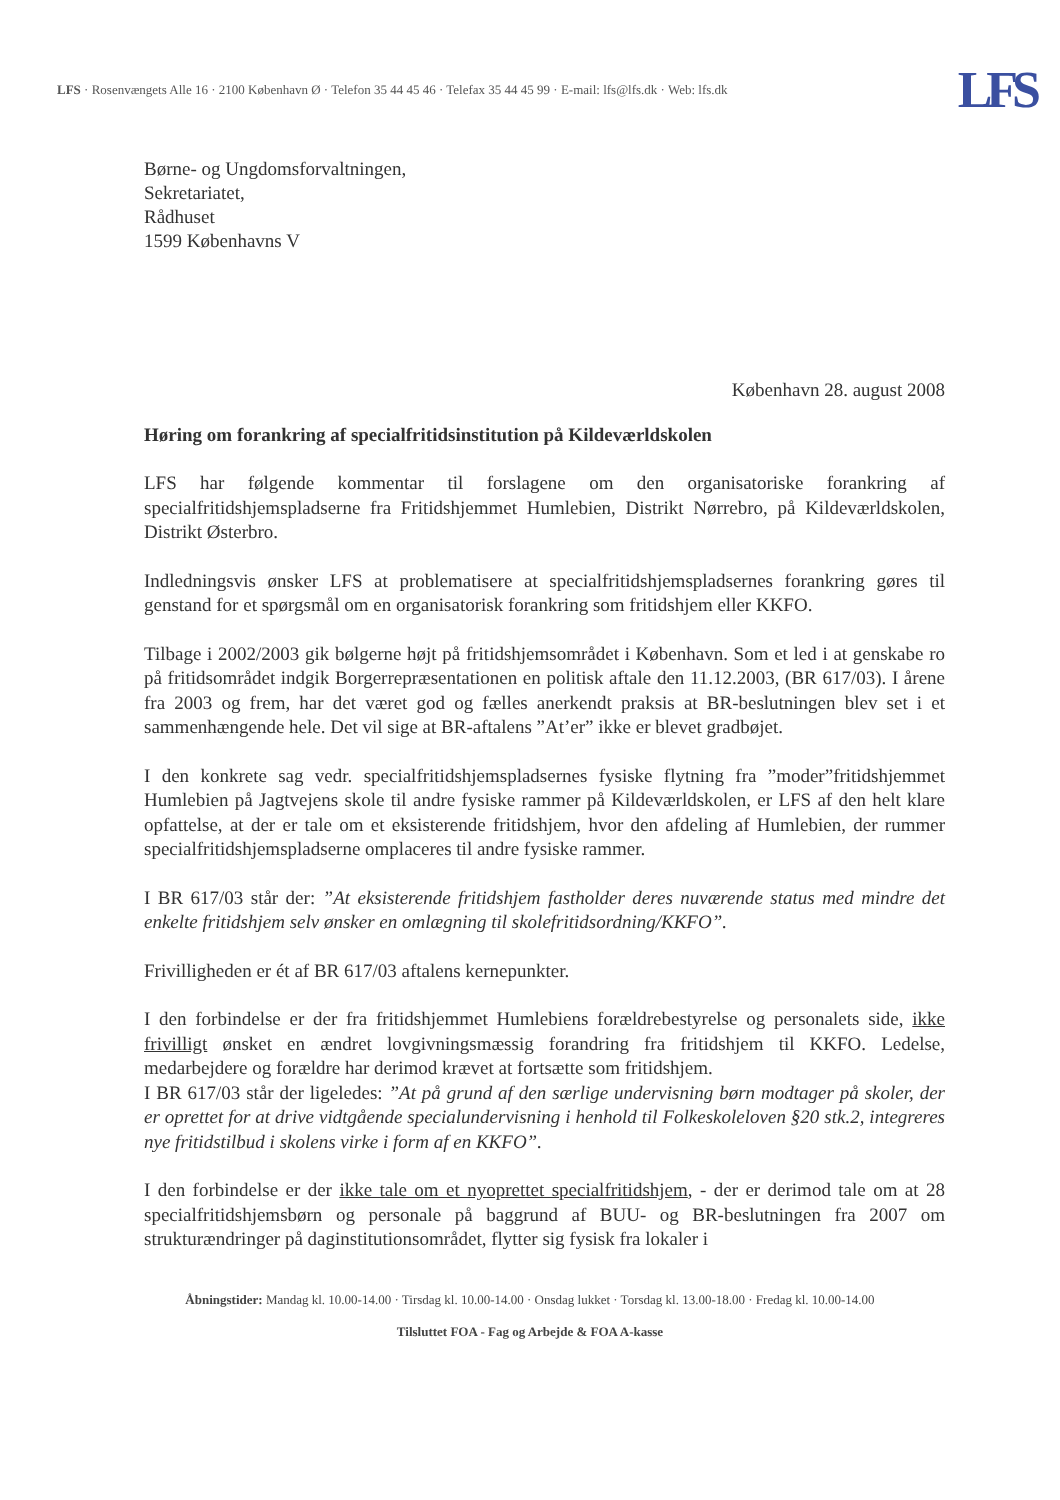LFS · Rosenvængets Alle 16 · 2100 København Ø · Telefon 35 44 45 46 · Telefax 35 44 45 99 · E-mail: lfs@lfs.dk · Web: lfs.dk
LFS
Børne- og Ungdomsforvaltningen,
Sekretariatet,
Rådhuset
1599 Københavns V
København 28. august 2008
Høring om forankring af specialfritidsinstitution på Kildeværldskolen
LFS har følgende kommentar til forslagene om den organisatoriske forankring af specialfritidshjemspladserne fra Fritidshjemmet Humlebien, Distrikt Nørrebro, på Kildeværldskolen, Distrikt Østerbro.
Indledningsvis ønsker LFS at problematisere at specialfritidshjemspladsernes forankring gøres til genstand for et spørgsmål om en organisatorisk forankring som fritidshjem eller KKFO.
Tilbage i 2002/2003 gik bølgerne højt på fritidshjemsområdet i København. Som et led i at genskabe ro på fritidsområdet indgik Borgerrepræsentationen en politisk aftale den 11.12.2003, (BR 617/03). I årene fra 2003 og frem, har det været god og fælles anerkendt praksis at BR-beslutningen blev set i et sammenhængende hele. Det vil sige at BR-aftalens ”At’er” ikke er blevet gradbøjet.
I den konkrete sag vedr. specialfritidshjemspladsernes fysiske flytning fra ”moder”fritidshjemmet Humlebien på Jagtvejens skole til andre fysiske rammer på Kildeværldskolen, er LFS af den helt klare opfattelse, at der er tale om et eksisterende fritidshjem, hvor den afdeling af Humlebien, der rummer specialfritidshjemspladserne omplaceres til andre fysiske rammer.
I BR 617/03 står der: ”At eksisterende fritidshjem fastholder deres nuværende status med mindre det enkelte fritidshjem selv ønsker en omlægning til skolefritidsordning/KKFO”.
Frivilligheden er ét af BR 617/03 aftalens kernepunkter.
I den forbindelse er der fra fritidshjemmet Humlebiens forældrebestyrelse og personalets side, ikke frivilligt ønsket en ændret lovgivningsmæssig forandring fra fritidshjem til KKFO. Ledelse, medarbejdere og forældre har derimod krævet at fortsætte som fritidshjem.
I BR 617/03 står der ligeledes: ”At på grund af den særlige undervisning børn modtager på skoler, der er oprettet for at drive vidtgående specialundervisning i henhold til Folkeskoleloven §20 stk.2, integreres nye fritidstilbud i skolens virke i form af en KKFO”.
I den forbindelse er der ikke tale om et nyoprettet specialfritidshjem, - der er derimod tale om at 28 specialfritidshjemsbørn og personale på baggrund af BUU- og BR-beslutningen fra 2007 om strukturændringer på daginstitutionsområdet, flytter sig fysisk fra lokaler i
Åbningstider: Mandag kl. 10.00-14.00 · Tirsdag kl. 10.00-14.00 · Onsdag lukket · Torsdag kl. 13.00-18.00 · Fredag kl. 10.00-14.00
Tilsluttet FOA - Fag og Arbejde & FOA A-kasse